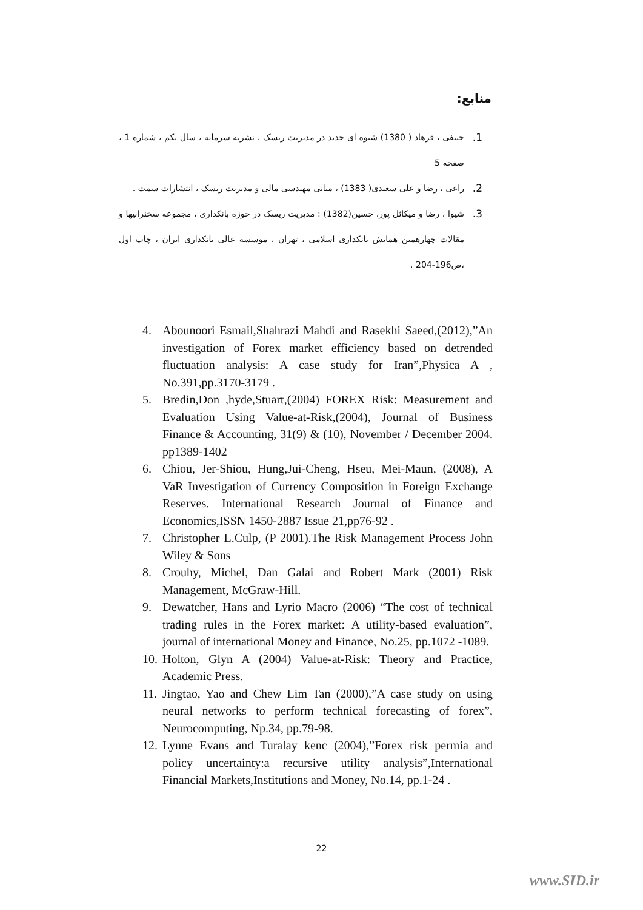منابع:
1. حنیفی ، فرهاد ( 1380) شیوه ای جدید در مدیریت ریسک ، نشریه سرمایه ، سال یکم ، شماره 1 ، صفحه 5
2. راعی ، رضا و علی سعیدی( 1383) ، مبانی مهندسی مالی و مدیریت ریسک ، انتشارات سمت .
3. شیوا ، رضا و میکائل پور، حسین(1382) : مدیریت ریسک در حوزه بانکداری ، مجموعه سخنرانیها و مقالات چهارهمین همایش بانکداری اسلامی ، تهران ، موسسه عالی بانکداری ایران ، چاپ اول ،ص196-204 .
4. Abounoori Esmail,Shahrazi Mahdi and Rasekhi Saeed,(2012),”An investigation of Forex market efficiency based on detrended fluctuation analysis: A case study for Iran”,Physica A , No.391,pp.3170-3179 .
5. Bredin,Don ,hyde,Stuart,(2004) FOREX Risk: Measurement and Evaluation Using Value-at-Risk,(2004), Journal of Business Finance & Accounting, 31(9) & (10), November / December 2004. pp1389-1402
6. Chiou, Jer-Shiou, Hung,Jui-Cheng, Hseu, Mei-Maun, (2008), A VaR Investigation of Currency Composition in Foreign Exchange Reserves. International Research Journal of Finance and Economics,ISSN 1450-2887 Issue 21,pp76-92 .
7. Christopher L.Culp, (P 2001).The Risk Management Process John Wiley & Sons
8. Crouhy, Michel, Dan Galai and Robert Mark (2001) Risk Management, McGraw-Hill.
9. Dewatcher, Hans and Lyrio Macro (2006) “The cost of technical trading rules in the Forex market: A utility-based evaluation”, journal of international Money and Finance, No.25, pp.1072 -1089.
10. Holton, Glyn A (2004) Value-at-Risk: Theory and Practice, Academic Press.
11. Jingtao, Yao and Chew Lim Tan (2000),”A case study on using neural networks to perform technical forecasting of forex”, Neurocomputing, Np.34, pp.79-98.
12. Lynne Evans and Turalay kenc (2004),”Forex risk permia and policy uncertainty:a recursive utility analysis”,International Financial Markets,Institutions and Money, No.14, pp.1-24 .
22
www.SID.ir